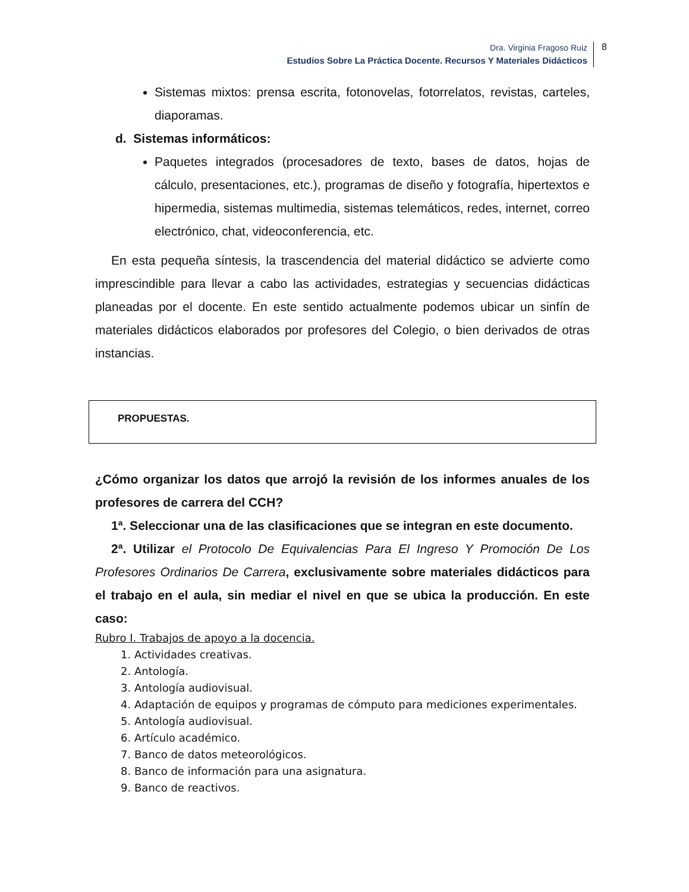Dra. Virginia Fragoso Ruiz
Estudios Sobre La Práctica Docente. Recursos Y Materiales Didácticos
8
Sistemas mixtos: prensa escrita, fotonovelas, fotorrelatos, revistas, carteles, diaporamas.
d. Sistemas informáticos:
Paquetes integrados (procesadores de texto, bases de datos, hojas de cálculo, presentaciones, etc.), programas de diseño y fotografía, hipertextos e hipermedia, sistemas multimedia, sistemas telemáticos, redes, internet, correo electrónico, chat, videoconferencia, etc.
En esta pequeña síntesis, la trascendencia del material didáctico se advierte como imprescindible para llevar a cabo las actividades, estrategias y secuencias didácticas planeadas por el docente. En este sentido actualmente podemos ubicar un sinfín de materiales didácticos elaborados por profesores del Colegio, o bien derivados de otras instancias.
PROPUESTAS.
¿Cómo organizar los datos que arrojó la revisión de los informes anuales de los profesores de carrera del CCH?
1ª. Seleccionar una de las clasificaciones que se integran en este documento.
2ª. Utilizar el Protocolo De Equivalencias Para El Ingreso Y Promoción De Los Profesores Ordinarios De Carrera, exclusivamente sobre materiales didácticos para el trabajo en el aula, sin mediar el nivel en que se ubica la producción. En este caso:
Rubro I. Trabajos de apoyo a la docencia.
1. Actividades creativas.
2. Antología.
3. Antología audiovisual.
4. Adaptación de equipos y programas de cómputo para mediciones experimentales.
5. Antología audiovisual.
6. Artículo académico.
7. Banco de datos meteorológicos.
8. Banco de información para una asignatura.
9. Banco de reactivos.